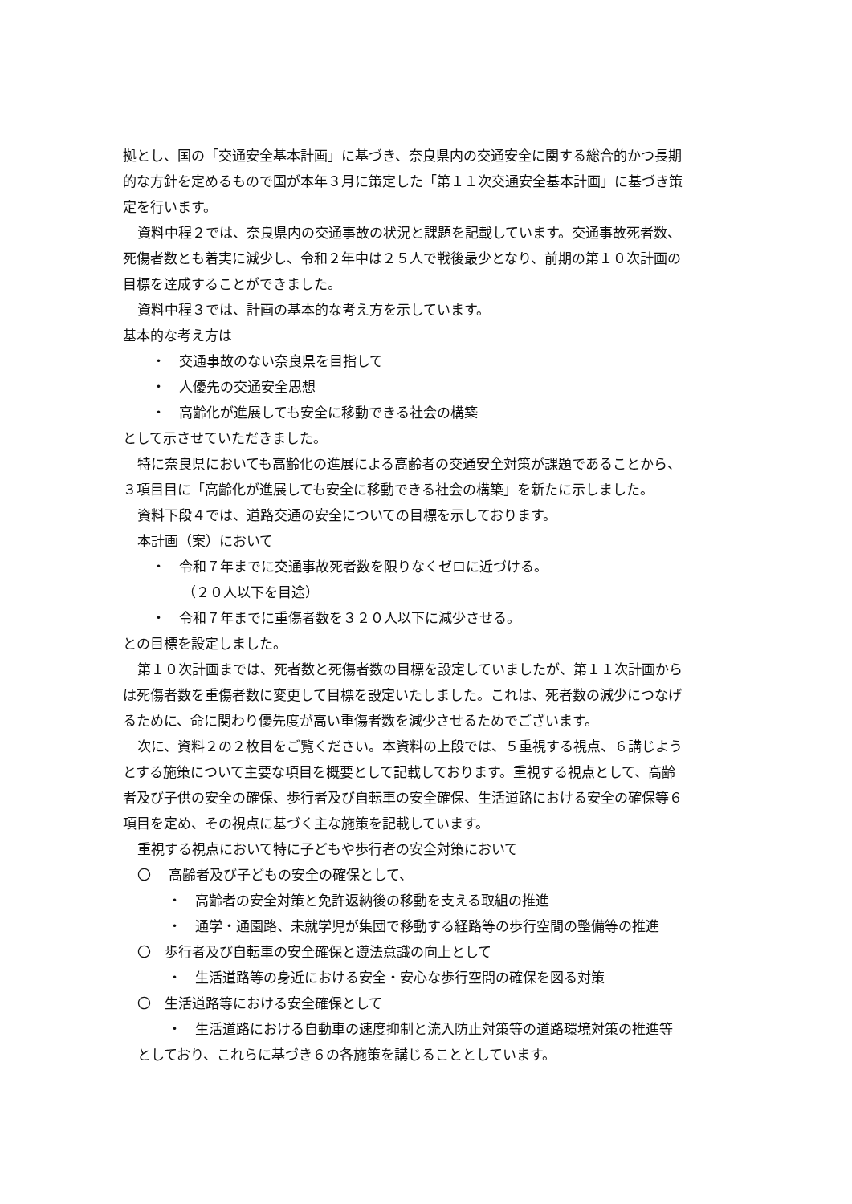拠とし、国の「交通安全基本計画」に基づき、奈良県内の交通安全に関する総合的かつ長期
的な方針を定めるもので国が本年３月に策定した「第１１次交通安全基本計画」に基づき策
定を行います。
資料中程２では、奈良県内の交通事故の状況と課題を記載しています。交通事故死者数、
死傷者数とも着実に減少し、令和２年中は２５人で戦後最少となり、前期の第１０次計画の
目標を達成することができました。
資料中程３では、計画の基本的な考え方を示しています。
基本的な考え方は
・　交通事故のない奈良県を目指して
・　人優先の交通安全思想
・　高齢化が進展しても安全に移動できる社会の構築
として示させていただきました。
特に奈良県においても高齢化の進展による高齢者の交通安全対策が課題であることから、
３項目目に「高齢化が進展しても安全に移動できる社会の構築」を新たに示しました。
資料下段４では、道路交通の安全についての目標を示しております。
本計画（案）において
・　令和７年までに交通事故死者数を限りなくゼロに近づける。
（２０人以下を目途）
・　令和７年までに重傷者数を３２０人以下に減少させる。
との目標を設定しました。
第１０次計画までは、死者数と死傷者数の目標を設定していましたが、第１１次計画から
は死傷者数を重傷者数に変更して目標を設定いたしました。これは、死者数の減少につなげ
るために、命に関わり優先度が高い重傷者数を減少させるためでございます。
次に、資料２の２枚目をご覧ください。本資料の上段では、５重視する視点、６講じよう
とする施策について主要な項目を概要として記載しております。重視する視点として、高齢
者及び子供の安全の確保、歩行者及び自転車の安全確保、生活道路における安全の確保等６
項目を定め、その視点に基づく主な施策を記載しています。
重視する視点において特に子どもや歩行者の安全対策において
〇　 高齢者及び子どもの安全の確保として、
・　高齢者の安全対策と免許返納後の移動を支える取組の推進
・　通学・通園路、未就学児が集団で移動する経路等の歩行空間の整備等の推進
〇　歩行者及び自転車の安全確保と遵法意識の向上として
・　生活道路等の身近における安全・安心な歩行空間の確保を図る対策
〇　生活道路等における安全確保として
・　生活道路における自動車の速度抑制と流入防止対策等の道路環境対策の推進等
としており、これらに基づき６の各施策を講じることとしています。